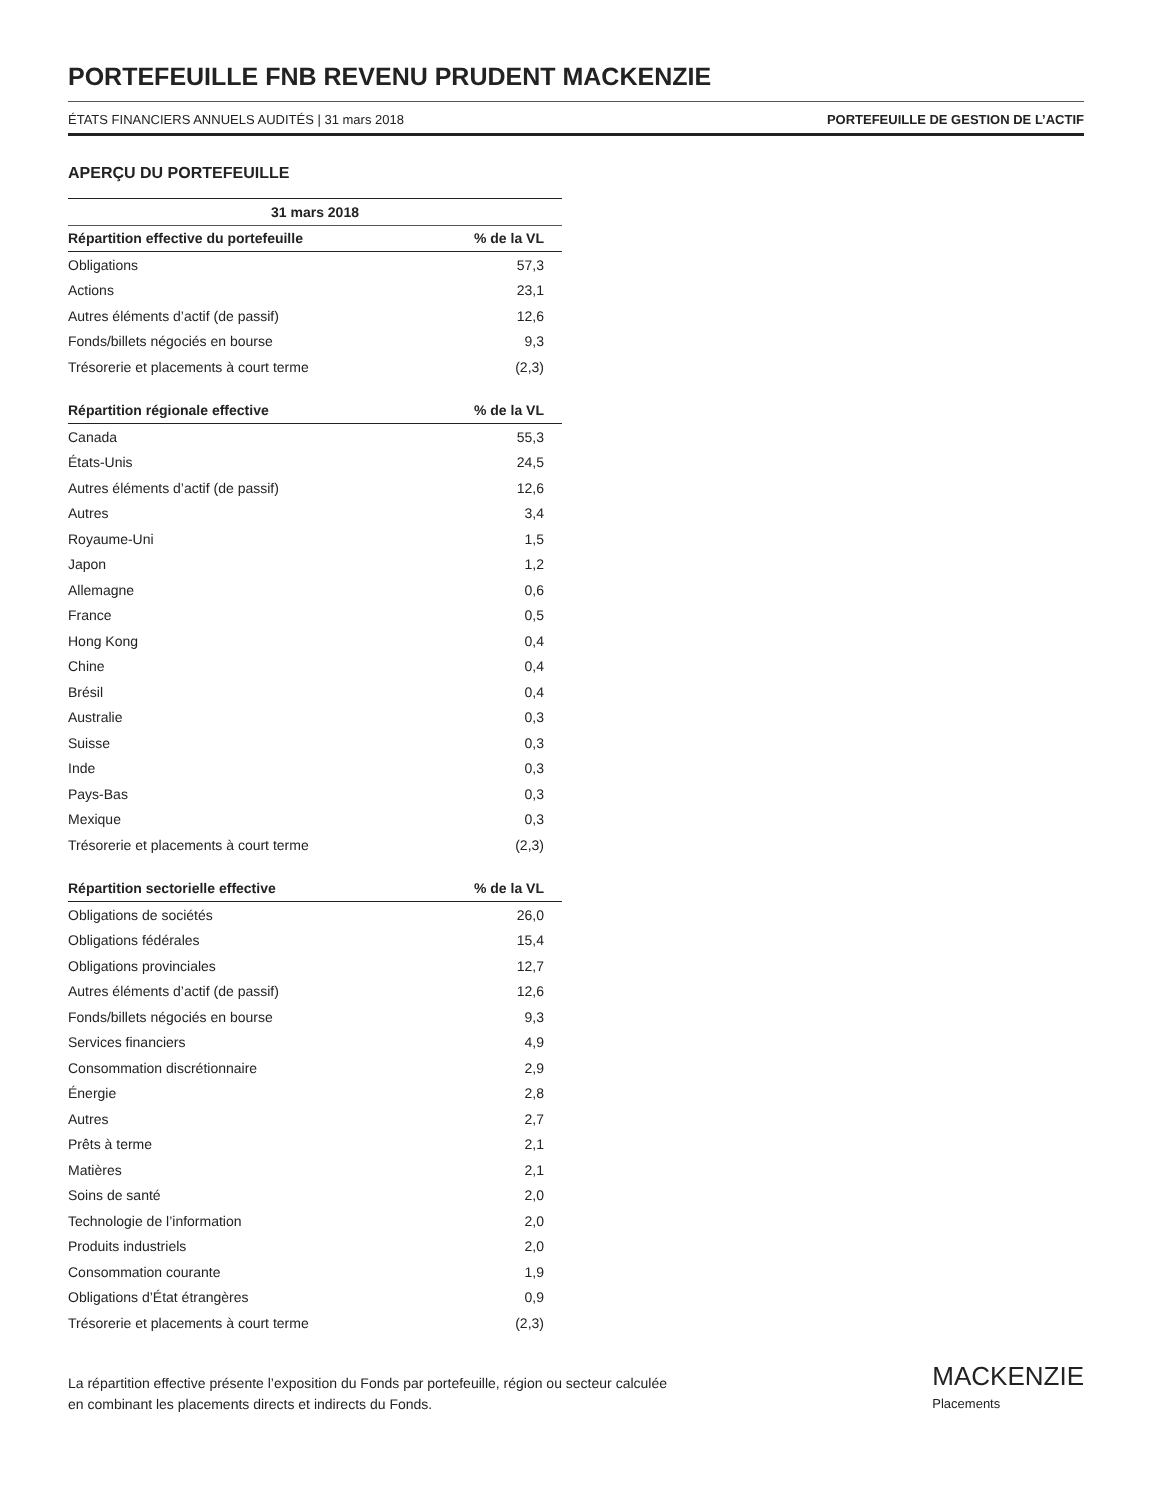PORTEFEUILLE FNB REVENU PRUDENT MACKENZIE
ÉTATS FINANCIERS ANNUELS AUDITÉS | 31 mars 2018 PORTEFEUILLE DE GESTION DE L’ACTIF
APERÇU DU PORTEFEUILLE
| 31 mars 2018 | |
| --- | --- |
| Répartition effective du portefeuille | % de la VL |
| Obligations | 57,3 |
| Actions | 23,1 |
| Autres éléments d’actif (de passif) | 12,6 |
| Fonds/billets négociés en bourse | 9,3 |
| Trésorerie et placements à court terme | (2,3) |
| Répartition régionale effective | % de la VL |
| Canada | 55,3 |
| États-Unis | 24,5 |
| Autres éléments d’actif (de passif) | 12,6 |
| Autres | 3,4 |
| Royaume-Uni | 1,5 |
| Japon | 1,2 |
| Allemagne | 0,6 |
| France | 0,5 |
| Hong Kong | 0,4 |
| Chine | 0,4 |
| Brésil | 0,4 |
| Australie | 0,3 |
| Suisse | 0,3 |
| Inde | 0,3 |
| Pays-Bas | 0,3 |
| Mexique | 0,3 |
| Trésorerie et placements à court terme | (2,3) |
| Répartition sectorielle effective | % de la VL |
| Obligations de sociétés | 26,0 |
| Obligations fédérales | 15,4 |
| Obligations provinciales | 12,7 |
| Autres éléments d’actif (de passif) | 12,6 |
| Fonds/billets négociés en bourse | 9,3 |
| Services financiers | 4,9 |
| Consommation discrétionnaire | 2,9 |
| Énergie | 2,8 |
| Autres | 2,7 |
| Prêts à terme | 2,1 |
| Matières | 2,1 |
| Soins de santé | 2,0 |
| Technologie de l’information | 2,0 |
| Produits industriels | 2,0 |
| Consommation courante | 1,9 |
| Obligations d’État étrangères | 0,9 |
| Trésorerie et placements à court terme | (2,3) |
La répartition effective présente l’exposition du Fonds par portefeuille, région ou secteur calculée
en combinant les placements directs et indirects du Fonds.
MACKENZIE
Placements